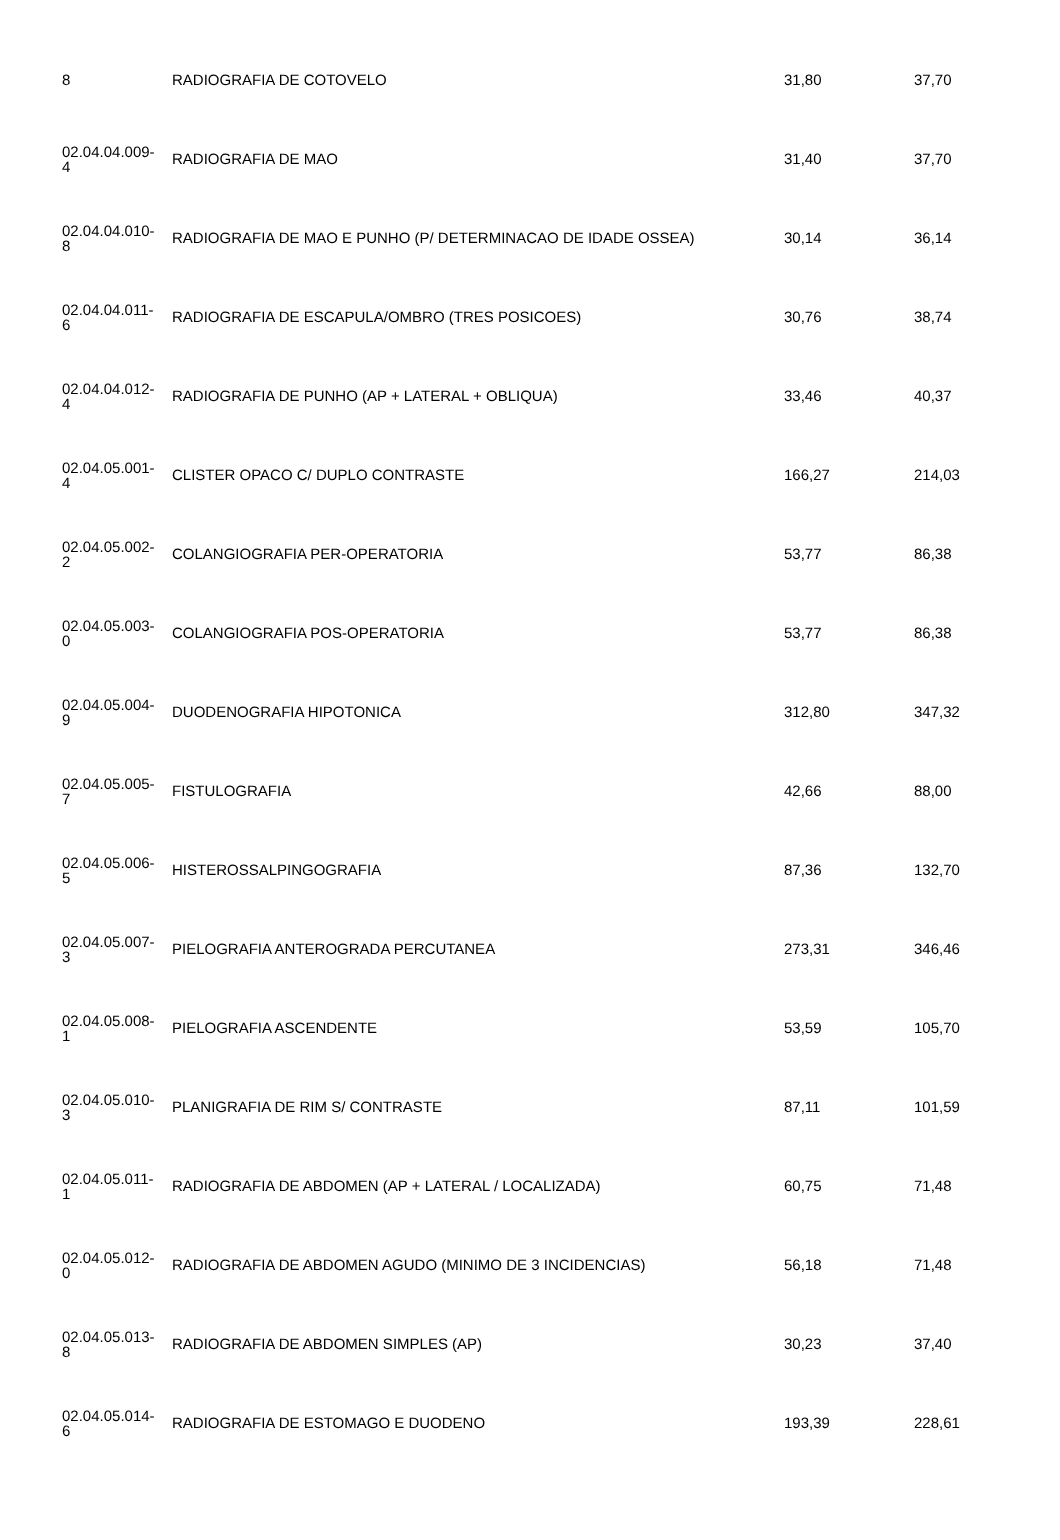| 8 | RADIOGRAFIA DE COTOVELO | 31,80 | 37,70 |
| 02.04.04.009- 4 | RADIOGRAFIA DE MAO | 31,40 | 37,70 |
| 02.04.04.010- 8 | RADIOGRAFIA DE MAO E PUNHO (P/ DETERMINACAO DE IDADE OSSEA) | 30,14 | 36,14 |
| 02.04.04.011- 6 | RADIOGRAFIA DE ESCAPULA/OMBRO (TRES POSICOES) | 30,76 | 38,74 |
| 02.04.04.012- 4 | RADIOGRAFIA DE PUNHO (AP + LATERAL + OBLIQUA) | 33,46 | 40,37 |
| 02.04.05.001- 4 | CLISTER OPACO C/ DUPLO CONTRASTE | 166,27 | 214,03 |
| 02.04.05.002- 2 | COLANGIOGRAFIA PER-OPERATORIA | 53,77 | 86,38 |
| 02.04.05.003- 0 | COLANGIOGRAFIA POS-OPERATORIA | 53,77 | 86,38 |
| 02.04.05.004- 9 | DUODENOGRAFIA HIPOTONICA | 312,80 | 347,32 |
| 02.04.05.005- 7 | FISTULOGRAFIA | 42,66 | 88,00 |
| 02.04.05.006- 5 | HISTEROSSALPINGOGRAFIA | 87,36 | 132,70 |
| 02.04.05.007- 3 | PIELOGRAFIA ANTEROGRADA PERCUTANEA | 273,31 | 346,46 |
| 02.04.05.008- 1 | PIELOGRAFIA ASCENDENTE | 53,59 | 105,70 |
| 02.04.05.010- 3 | PLANIGRAFIA DE RIM S/ CONTRASTE | 87,11 | 101,59 |
| 02.04.05.011- 1 | RADIOGRAFIA DE ABDOMEN (AP + LATERAL / LOCALIZADA) | 60,75 | 71,48 |
| 02.04.05.012- 0 | RADIOGRAFIA DE ABDOMEN AGUDO (MINIMO DE 3 INCIDENCIAS) | 56,18 | 71,48 |
| 02.04.05.013- 8 | RADIOGRAFIA DE ABDOMEN SIMPLES (AP) | 30,23 | 37,40 |
| 02.04.05.014- 6 | RADIOGRAFIA DE ESTOMAGO E DUODENO | 193,39 | 228,61 |